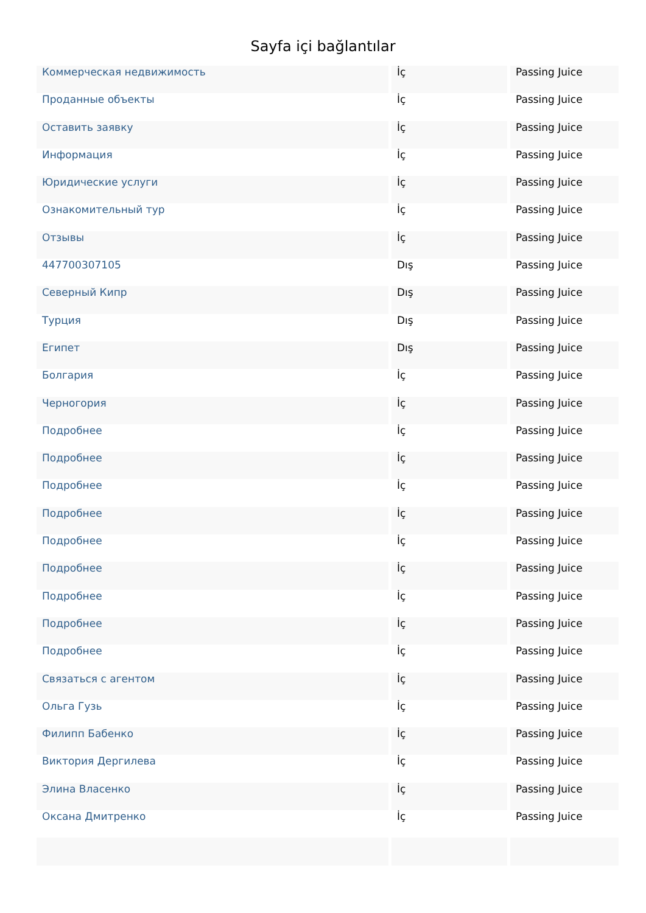Sayfa içi bağlantılar
| Коммерческая недвижимость | İç | Passing Juice |
| Проданные объекты | İç | Passing Juice |
| Оставить заявку | İç | Passing Juice |
| Информация | İç | Passing Juice |
| Юридические услуги | İç | Passing Juice |
| Ознакомительный тур | İç | Passing Juice |
| Отзывы | İç | Passing Juice |
| 447700307105 | Dış | Passing Juice |
| Северный Кипр | Dış | Passing Juice |
| Турция | Dış | Passing Juice |
| Египет | Dış | Passing Juice |
| Болгария | İç | Passing Juice |
| Черногория | İç | Passing Juice |
| Подробнее | İç | Passing Juice |
| Подробнее | İç | Passing Juice |
| Подробнее | İç | Passing Juice |
| Подробнее | İç | Passing Juice |
| Подробнее | İç | Passing Juice |
| Подробнее | İç | Passing Juice |
| Подробнее | İç | Passing Juice |
| Подробнее | İç | Passing Juice |
| Подробнее | İç | Passing Juice |
| Связаться с агентом | İç | Passing Juice |
| Ольга Гузь | İç | Passing Juice |
| Филипп Бабенко | İç | Passing Juice |
| Виктория Дергилева | İç | Passing Juice |
| Элина Власенко | İç | Passing Juice |
| Оксана Дмитренко | İç | Passing Juice |